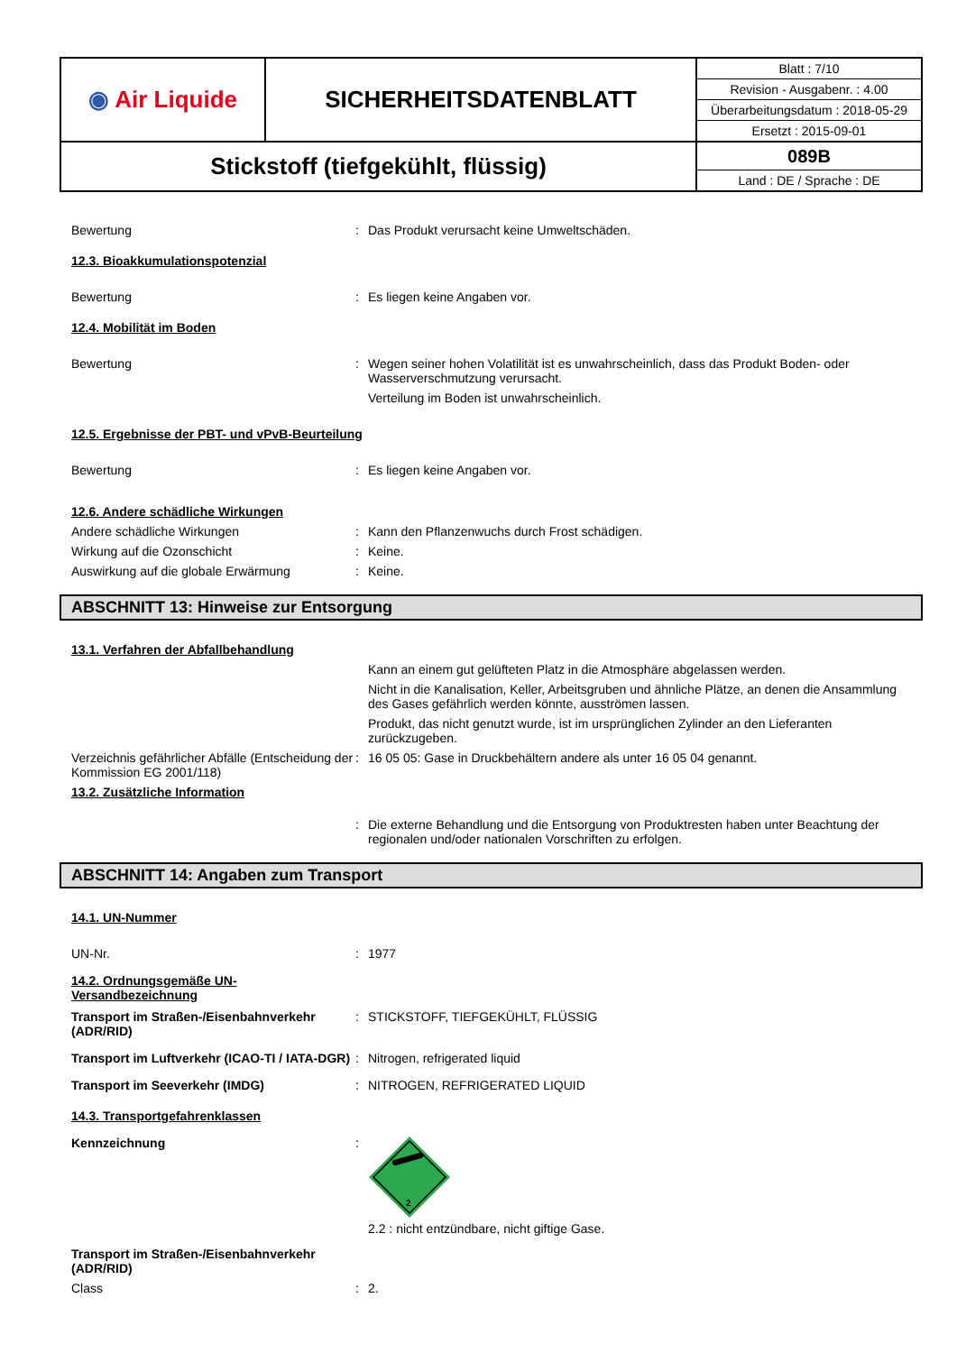| ◉ Air Liquide | SICHERHEITSDATENBLATT | Blatt : 7/10 Revision - Ausgabenr. : 4.00 Überarbeitungsdatum : 2018-05-29 Ersetzt : 2015-09-01 |
| Stickstoff (tiefgekühlt, flüssig) | | 089B Land : DE / Sprache : DE |
Bewertung : Das Produkt verursacht keine Umweltschäden.
12.3. Bioakkumulationspotenzial
Bewertung : Es liegen keine Angaben vor.
12.4. Mobilität im Boden
Bewertung : Wegen seiner hohen Volatilität ist es unwahrscheinlich, dass das Produkt Boden- oder Wasserverschmutzung verursacht.
Verteilung im Boden ist unwahrscheinlich.
12.5. Ergebnisse der PBT- und vPvB-Beurteilung
Bewertung : Es liegen keine Angaben vor.
12.6. Andere schädliche Wirkungen
Andere schädliche Wirkungen : Kann den Pflanzenwuchs durch Frost schädigen.
Wirkung auf die Ozonschicht : Keine.
Auswirkung auf die globale Erwärmung : Keine.
ABSCHNITT 13: Hinweise zur Entsorgung
13.1. Verfahren der Abfallbehandlung
Kann an einem gut gelüfteten Platz in die Atmosphäre abgelassen werden.
Nicht in die Kanalisation, Keller, Arbeitsgruben und ähnliche Plätze, an denen die Ansammlung des Gases gefährlich werden könnte, ausströmen lassen.
Produkt, das nicht genutzt wurde, ist im ursprünglichen Zylinder an den Lieferanten zurückzugeben.
Verzeichnis gefährlicher Abfälle (Entscheidung der Kommission EG 2001/118)
: 16 05 05: Gase in Druckbehältern andere als unter 16 05 04 genannt.
13.2. Zusätzliche Information
: Die externe Behandlung und die Entsorgung von Produktresten haben unter Beachtung der regionalen und/oder nationalen Vorschriften zu erfolgen.
ABSCHNITT 14: Angaben zum Transport
14.1. UN-Nummer
UN-Nr. : 1977
14.2. Ordnungsgemäße UN-
Versandbezeichnung
Transport im Straßen-/Eisenbahnverkehr (ADR/RID)
: STICKSTOFF, TIEFGEKÜHLT, FLÜSSIG
Transport im Luftverkehr (ICAO-TI / IATA-DGR)
: Nitrogen, refrigerated liquid
Transport im Seeverkehr (IMDG) : NITROGEN, REFRIGERATED LIQUID
14.3. Transportgefahrenklassen
Kennzeichnung :
2
2.2 : nicht entzündbare, nicht giftige Gase.
Transport im Straßen-/Eisenbahnverkehr
(ADR/RID)
Class : 2.